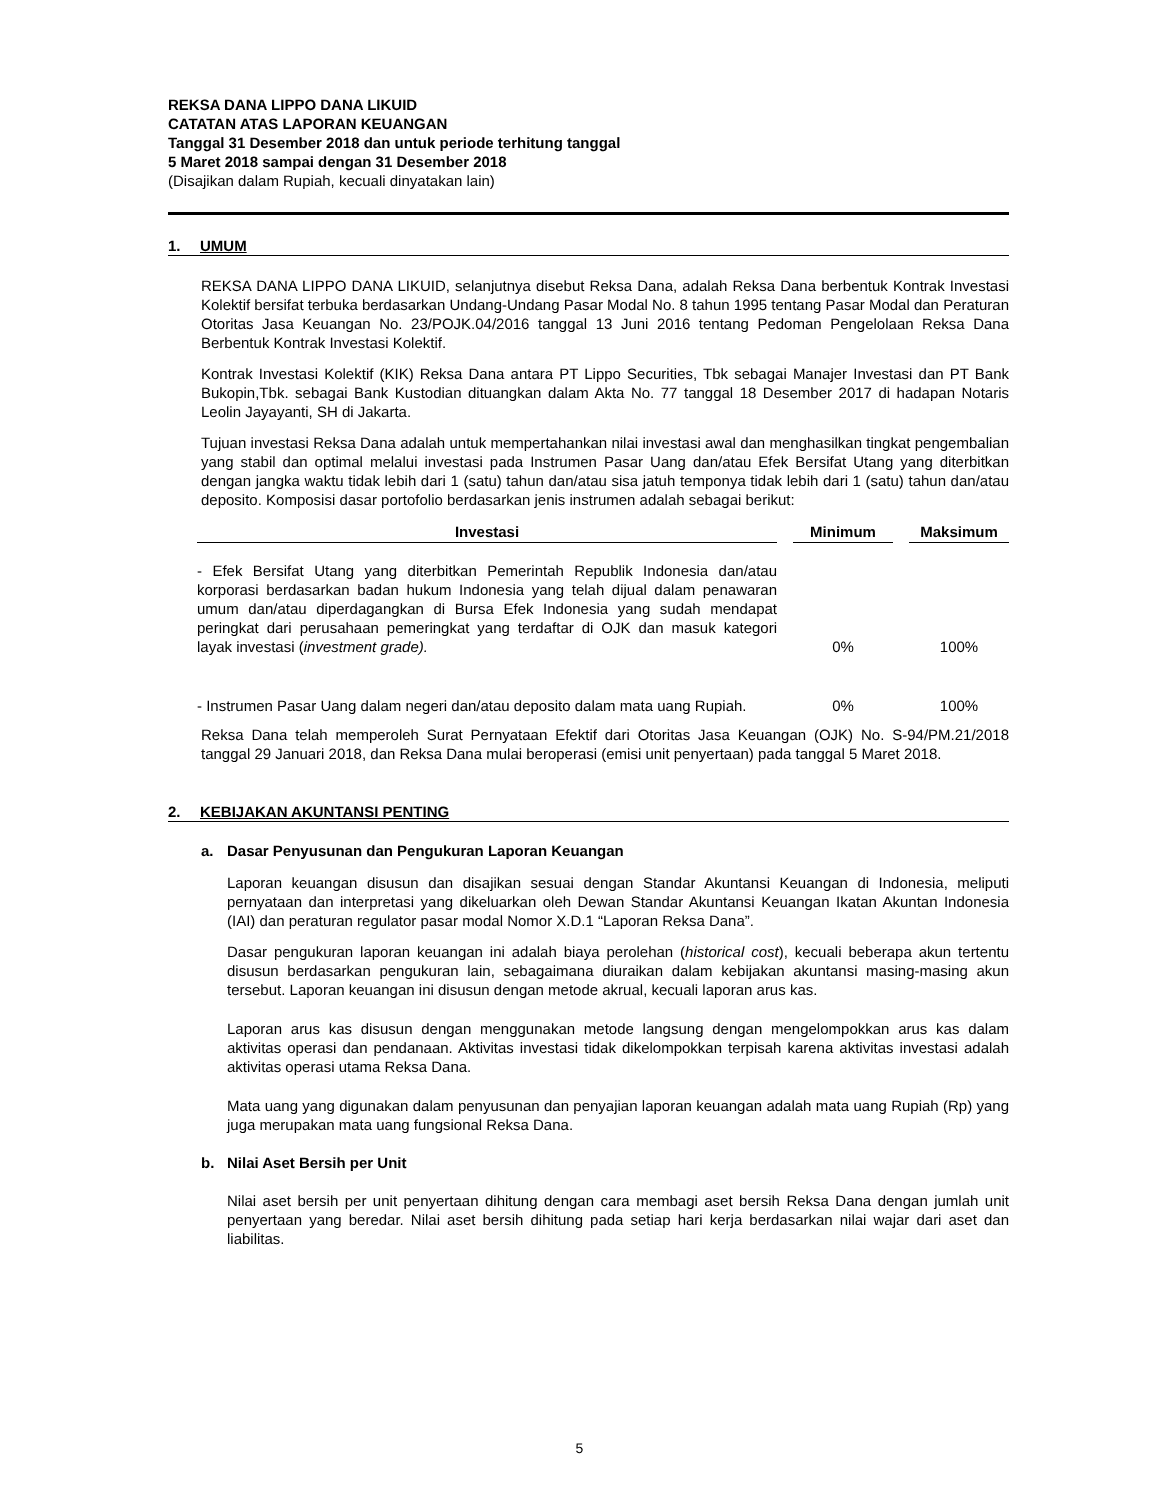REKSA DANA LIPPO DANA LIKUID
CATATAN ATAS LAPORAN KEUANGAN
Tanggal 31 Desember 2018 dan untuk periode terhitung tanggal
5 Maret 2018 sampai dengan 31 Desember 2018
(Disajikan dalam Rupiah, kecuali dinyatakan lain)
1. UMUM
REKSA DANA LIPPO DANA LIKUID, selanjutnya disebut Reksa Dana, adalah Reksa Dana berbentuk Kontrak Investasi Kolektif bersifat terbuka berdasarkan Undang-Undang Pasar Modal No. 8 tahun 1995 tentang Pasar Modal dan Peraturan Otoritas Jasa Keuangan No. 23/POJK.04/2016 tanggal 13 Juni 2016 tentang Pedoman Pengelolaan Reksa Dana Berbentuk Kontrak Investasi Kolektif.
Kontrak Investasi Kolektif (KIK) Reksa Dana antara PT Lippo Securities, Tbk sebagai Manajer Investasi dan PT Bank Bukopin,Tbk. sebagai Bank Kustodian dituangkan dalam Akta No. 77 tanggal 18 Desember 2017 di hadapan Notaris Leolin Jayayanti, SH di Jakarta.
Tujuan investasi Reksa Dana adalah untuk mempertahankan nilai investasi awal dan menghasilkan tingkat pengembalian yang stabil dan optimal melalui investasi pada Instrumen Pasar Uang dan/atau Efek Bersifat Utang yang diterbitkan dengan jangka waktu tidak lebih dari 1 (satu) tahun dan/atau sisa jatuh temponya tidak lebih dari 1 (satu) tahun dan/atau deposito. Komposisi dasar portofolio berdasarkan jenis instrumen adalah sebagai berikut:
| Investasi | | Minimum | | Maksimum |
| --- | --- | --- | --- | --- |
| - Efek Bersifat Utang yang diterbitkan Pemerintah Republik Indonesia dan/atau korporasi berdasarkan badan hukum Indonesia yang telah dijual dalam penawaran umum dan/atau diperdagangkan di Bursa Efek Indonesia yang sudah mendapat peringkat dari perusahaan pemeringkat yang terdaftar di OJK dan masuk kategori layak investasi ( investment grade). | | 0% | | 100% |
| - Instrumen Pasar Uang dalam negeri dan/atau deposito dalam mata uang Rupiah. | | 0% | | 100% |
Reksa Dana telah memperoleh Surat Pernyataan Efektif dari Otoritas Jasa Keuangan (OJK) No. S-94/PM.21/2018 tanggal 29 Januari 2018, dan Reksa Dana mulai beroperasi (emisi unit penyertaan) pada tanggal 5 Maret 2018.
2. KEBIJAKAN AKUNTANSI PENTING
a. Dasar Penyusunan dan Pengukuran Laporan Keuangan
Laporan keuangan disusun dan disajikan sesuai dengan Standar Akuntansi Keuangan di Indonesia, meliputi pernyataan dan interpretasi yang dikeluarkan oleh Dewan Standar Akuntansi Keuangan Ikatan Akuntan Indonesia (IAI) dan peraturan regulator pasar modal Nomor X.D.1 “Laporan Reksa Dana”.
Dasar pengukuran laporan keuangan ini adalah biaya perolehan (historical cost), kecuali beberapa akun tertentu disusun berdasarkan pengukuran lain, sebagaimana diuraikan dalam kebijakan akuntansi masing-masing akun tersebut. Laporan keuangan ini disusun dengan metode akrual, kecuali laporan arus kas.
Laporan arus kas disusun dengan menggunakan metode langsung dengan mengelompokkan arus kas dalam aktivitas operasi dan pendanaan. Aktivitas investasi tidak dikelompokkan terpisah karena aktivitas investasi adalah aktivitas operasi utama Reksa Dana.
Mata uang yang digunakan dalam penyusunan dan penyajian laporan keuangan adalah mata uang Rupiah (Rp) yang juga merupakan mata uang fungsional Reksa Dana.
b. Nilai Aset Bersih per Unit
Nilai aset bersih per unit penyertaan dihitung dengan cara membagi aset bersih Reksa Dana dengan jumlah unit penyertaan yang beredar. Nilai aset bersih dihitung pada setiap hari kerja berdasarkan nilai wajar dari aset dan liabilitas.
5